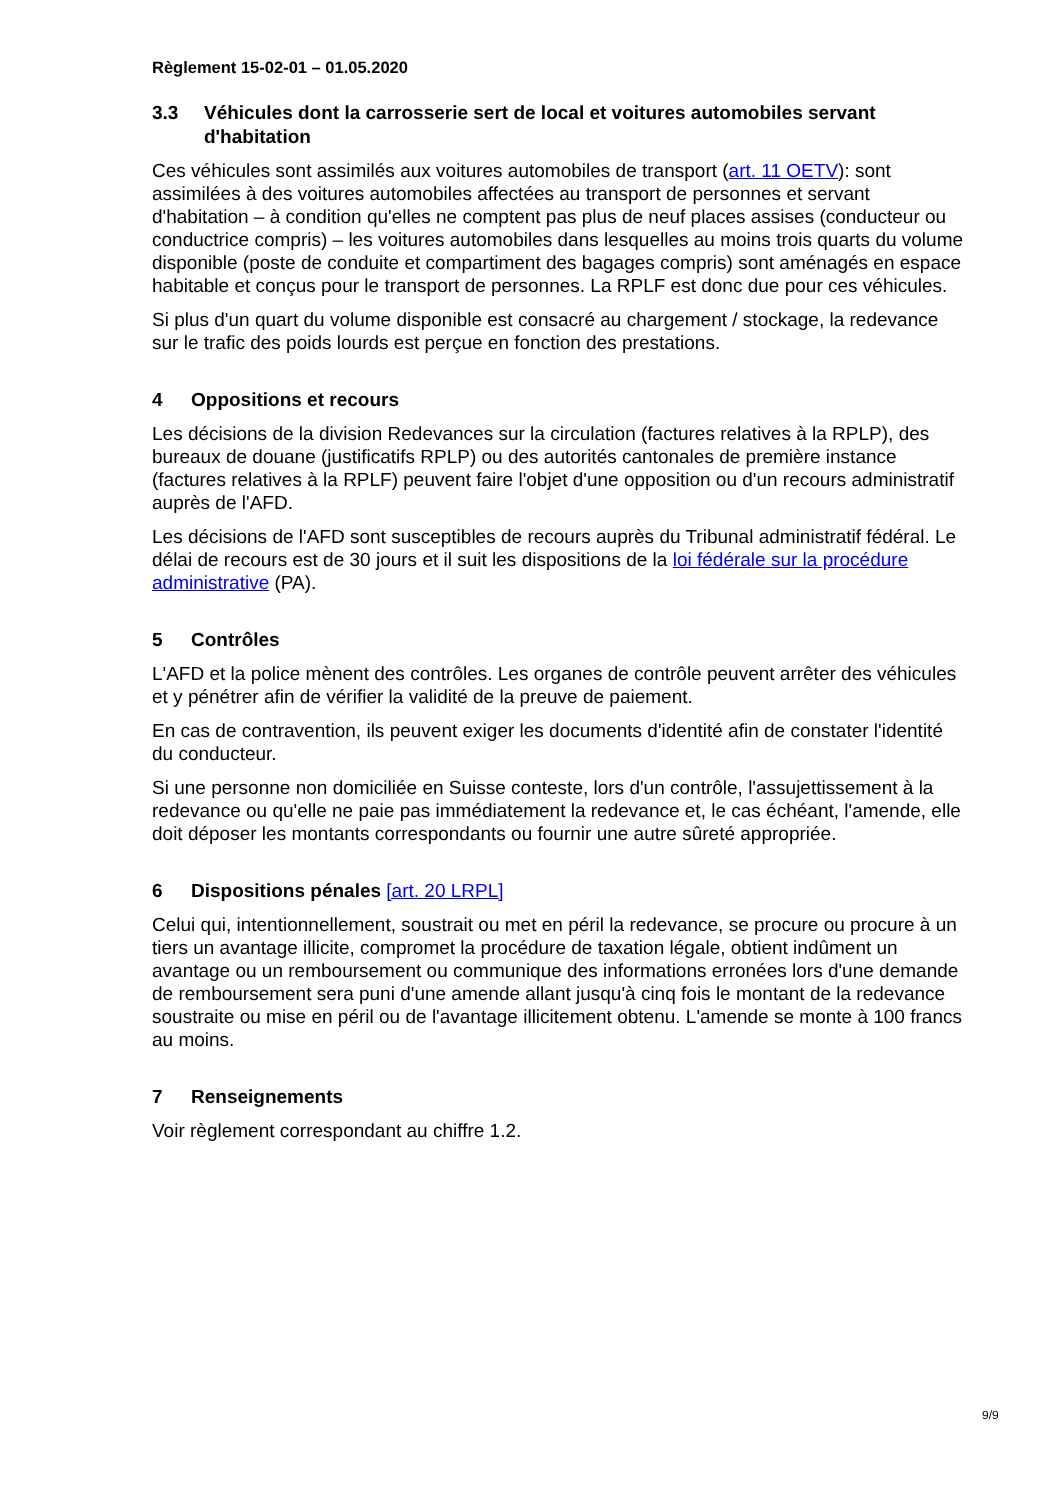Règlement 15-02-01 – 01.05.2020
3.3 Véhicules dont la carrosserie sert de local et voitures automobiles servant d'habitation
Ces véhicules sont assimilés aux voitures automobiles de transport (art. 11 OETV): sont assimilées à des voitures automobiles affectées au transport de personnes et servant d'habitation – à condition qu'elles ne comptent pas plus de neuf places assises (conducteur ou conductrice compris) – les voitures automobiles dans lesquelles au moins trois quarts du volume disponible (poste de conduite et compartiment des bagages compris) sont aménagés en espace habitable et conçus pour le transport de personnes. La RPLF est donc due pour ces véhicules.
Si plus d'un quart du volume disponible est consacré au chargement / stockage, la redevance sur le trafic des poids lourds est perçue en fonction des prestations.
4 Oppositions et recours
Les décisions de la division Redevances sur la circulation (factures relatives à la RPLP), des bureaux de douane (justificatifs RPLP) ou des autorités cantonales de première instance (factures relatives à la RPLF) peuvent faire l'objet d'une opposition ou d'un recours administratif auprès de l'AFD.
Les décisions de l'AFD sont susceptibles de recours auprès du Tribunal administratif fédéral. Le délai de recours est de 30 jours et il suit les dispositions de la loi fédérale sur la procédure administrative (PA).
5 Contrôles
L'AFD et la police mènent des contrôles. Les organes de contrôle peuvent arrêter des véhicules et y pénétrer afin de vérifier la validité de la preuve de paiement.
En cas de contravention, ils peuvent exiger les documents d'identité afin de constater l'identité du conducteur.
Si une personne non domiciliée en Suisse conteste, lors d'un contrôle, l'assujettissement à la redevance ou qu'elle ne paie pas immédiatement la redevance et, le cas échéant, l'amende, elle doit déposer les montants correspondants ou fournir une autre sûreté appropriée.
6 Dispositions pénales [art. 20 LRPL]
Celui qui, intentionnellement, soustrait ou met en péril la redevance, se procure ou procure à un tiers un avantage illicite, compromet la procédure de taxation légale, obtient indûment un avantage ou un remboursement ou communique des informations erronées lors d'une demande de remboursement sera puni d'une amende allant jusqu'à cinq fois le montant de la redevance soustraite ou mise en péril ou de l'avantage illicitement obtenu. L'amende se monte à 100 francs au moins.
7 Renseignements
Voir règlement correspondant au chiffre 1.2.
9/9